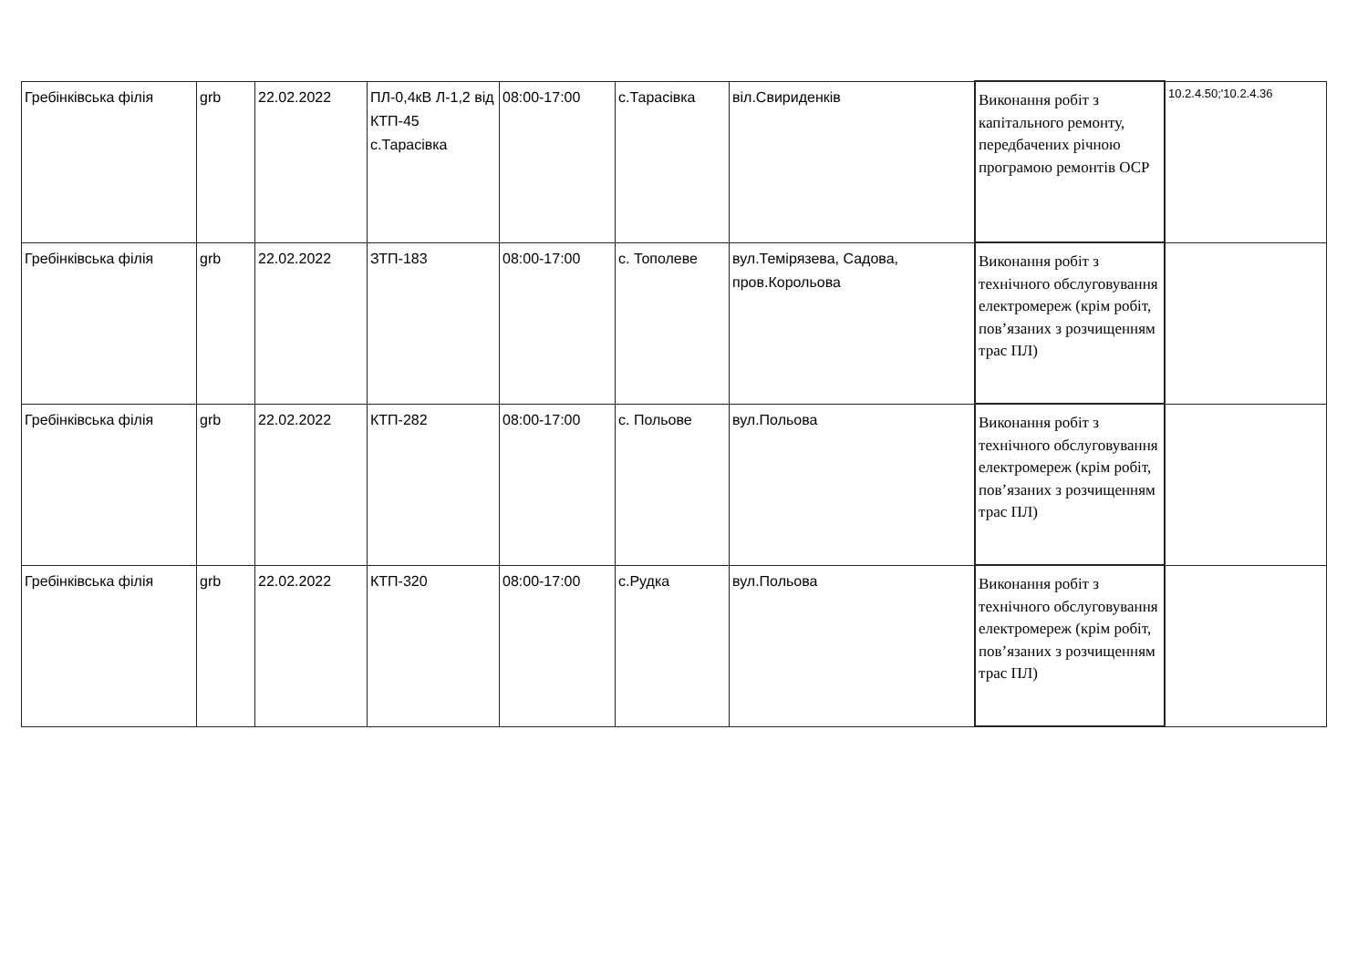| Гребінківська філія | grb | 22.02.2022 | ПЛ-0,4кВ Л-1,2 від КТП-45 с.Тарасівка | 08:00-17:00 | с.Тарасівка | віл.Свириденків | Виконання робіт з капітального ремонту, передбачених річною програмою ремонтів ОСР | 10.2.4.50;'10.2.4.36 |
| Гребінківська філія | grb | 22.02.2022 | ЗТП-183 | 08:00-17:00 | с. Тополеве | вул.Темірязева, Садова, пров.Корольова | Виконання робіт з технічного обслуговування електромереж (крім робіт, пов’язаних з розчищенням трас ПЛ) | |
| Гребінківська філія | grb | 22.02.2022 | КТП-282 | 08:00-17:00 | с. Польове | вул.Польова | Виконання робіт з технічного обслуговування електромереж (крім робіт, пов’язаних з розчищенням трас ПЛ) | |
| Гребінківська філія | grb | 22.02.2022 | КТП-320 | 08:00-17:00 | с.Рудка | вул.Польова | Виконання робіт з технічного обслуговування електромереж (крім робіт, пов’язаних з розчищенням трас ПЛ) | |